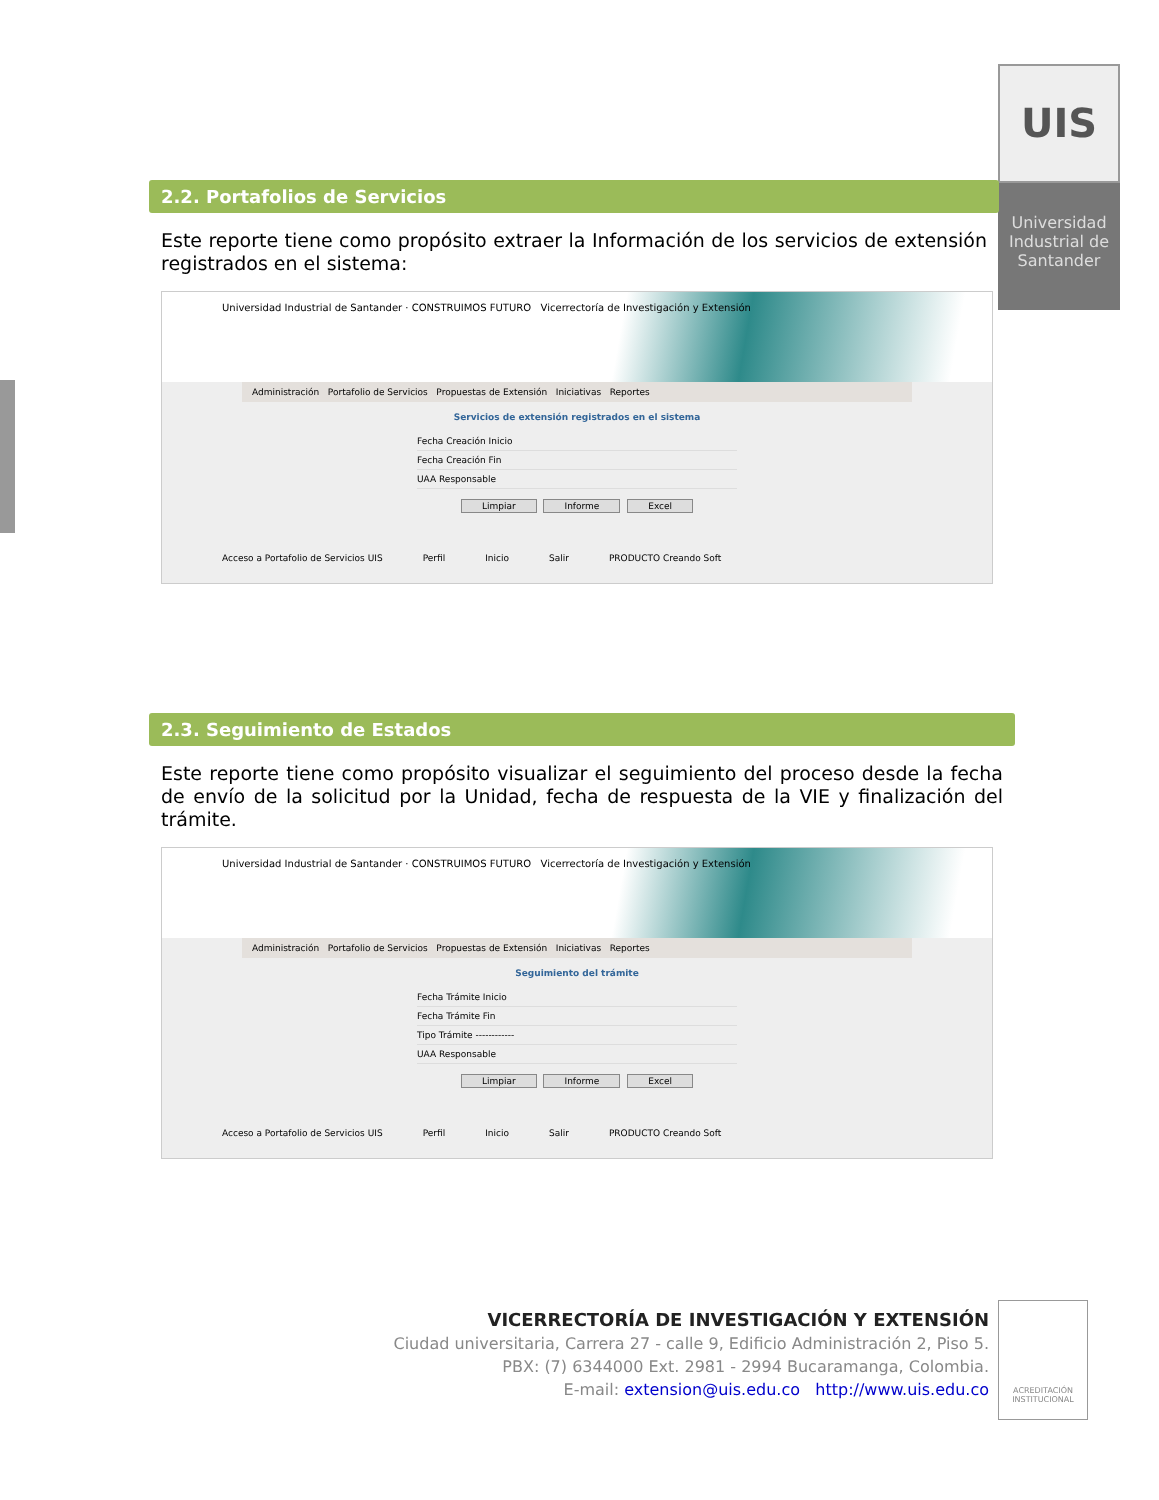UIS
Universidad Industrial de Santander
2.2. Portafolios de Servicios
Este reporte tiene como propósito extraer la Información de los servicios de extensión registrados en el sistema:
Universidad Industrial de Santander · CONSTRUIMOS FUTURO Vicerrectoría de Investigación y Extensión
Administración Portafolio de Servicios Propuestas de Extensión Iniciativas Reportes
Servicios de extensión registrados en el sistema
Fecha Creación Inicio
Fecha Creación Fin
UAA Responsable
Limpiar Informe Excel
Acceso a Portafolio de Servicios UIS Perfil Inicio Salir PRODUCTO Creando Soft
2.3. Seguimiento de Estados
Este reporte tiene como propósito visualizar el seguimiento del proceso desde la fecha de envío de la solicitud por la Unidad, fecha de respuesta de la VIE y finalización del trámite.
Universidad Industrial de Santander · CONSTRUIMOS FUTURO Vicerrectoría de Investigación y Extensión
Administración Portafolio de Servicios Propuestas de Extensión Iniciativas Reportes
Seguimiento del trámite
Fecha Trámite Inicio
Fecha Trámite Fin
Tipo Trámite ------------
UAA Responsable
Limpiar Informe Excel
Acceso a Portafolio de Servicios UIS Perfil Inicio Salir PRODUCTO Creando Soft
VICERRECTORÍA DE INVESTIGACIÓN Y EXTENSIÓN
Ciudad universitaria, Carrera 27 - calle 9, Edificio Administración 2, Piso 5.
PBX: (7) 6344000 Ext. 2981 - 2994 Bucaramanga, Colombia.
E-mail: extension@uis.edu.co http://www.uis.edu.co
ACREDITACIÓN INSTITUCIONAL